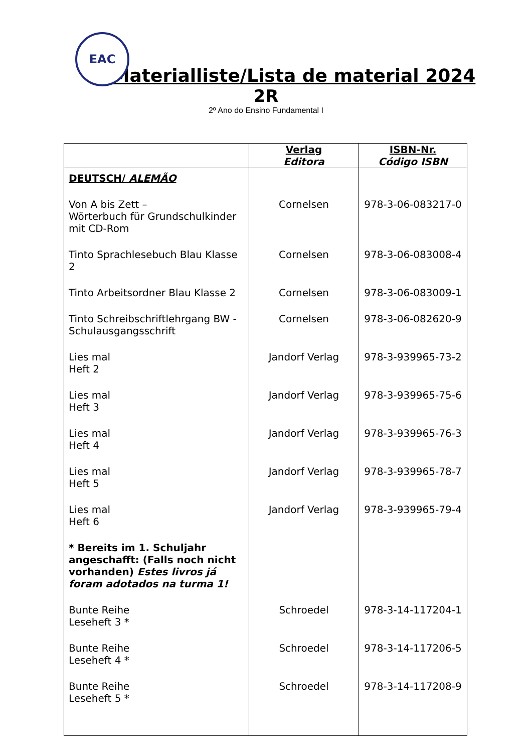EAC
Materialliste/Lista de material 2024
2R
2º Ano do Ensino Fundamental I
| | Verlag Editora | ISBN-Nr. Código ISBN |
| --- | --- | --- |
| DEUTSCH/ ALEMÃO | | |
| Von A bis Zett – Wörterbuch für Grundschulkinder mit CD-Rom | Cornelsen | 978-3-06-083217-0 |
| Tinto Sprachlesebuch Blau Klasse 2 | Cornelsen | 978-3-06-083008-4 |
| Tinto Arbeitsordner Blau Klasse 2 | Cornelsen | 978-3-06-083009-1 |
| Tinto Schreibschriftlehrgang BW - Schulausgangsschrift | Cornelsen | 978-3-06-082620-9 |
| Lies mal Heft 2 | Jandorf Verlag | 978-3-939965-73-2 |
| Lies mal Heft 3 | Jandorf Verlag | 978-3-939965-75-6 |
| Lies mal Heft 4 | Jandorf Verlag | 978-3-939965-76-3 |
| Lies mal Heft 5 | Jandorf Verlag | 978-3-939965-78-7 |
| Lies mal Heft 6 | Jandorf Verlag | 978-3-939965-79-4 |
| * Bereits im 1. Schuljahr angeschafft: (Falls noch nicht vorhanden) Estes livros já foram adotados na turma 1! | | |
| Bunte Reihe Leseheft 3 * | Schroedel | 978-3-14-117204-1 |
| Bunte Reihe Leseheft 4 * | Schroedel | 978-3-14-117206-5 |
| Bunte Reihe Leseheft 5 * | Schroedel | 978-3-14-117208-9 |